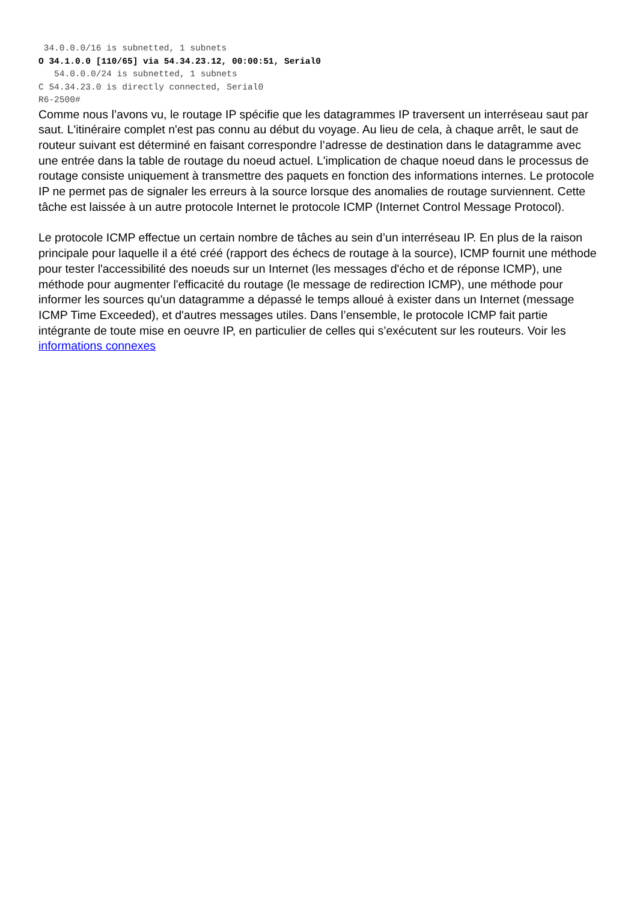34.0.0.0/16 is subnetted, 1 subnets
O 34.1.0.0 [110/65] via 54.34.23.12, 00:00:51, Serial0
   54.0.0.0/24 is subnetted, 1 subnets
C 54.34.23.0 is directly connected, Serial0
R6-2500#
Comme nous l’avons vu, le routage IP spécifie que les datagrammes IP traversent un interréseau saut par saut. L'itinéraire complet n'est pas connu au début du voyage. Au lieu de cela, à chaque arrêt, le saut de routeur suivant est déterminé en faisant correspondre l’adresse de destination dans le datagramme avec une entrée dans la table de routage du noeud actuel. L'implication de chaque noeud dans le processus de routage consiste uniquement à transmettre des paquets en fonction des informations internes. Le protocole IP ne permet pas de signaler les erreurs à la source lorsque des anomalies de routage surviennent. Cette tâche est laissée à un autre protocole Internet le protocole ICMP (Internet Control Message Protocol).
Le protocole ICMP effectue un certain nombre de tâches au sein d’un interréseau IP. En plus de la raison principale pour laquelle il a été créé (rapport des échecs de routage à la source), ICMP fournit une méthode pour tester l'accessibilité des noeuds sur un Internet (les messages d'écho et de réponse ICMP), une méthode pour augmenter l'efficacité du routage (le message de redirection ICMP), une méthode pour informer les sources qu'un datagramme a dépassé le temps alloué à exister dans un Internet (message ICMP Time Exceeded), et d'autres messages utiles. Dans l’ensemble, le protocole ICMP fait partie intégrante de toute mise en oeuvre IP, en particulier de celles qui s’exécutent sur les routeurs. Voir les informations connexes